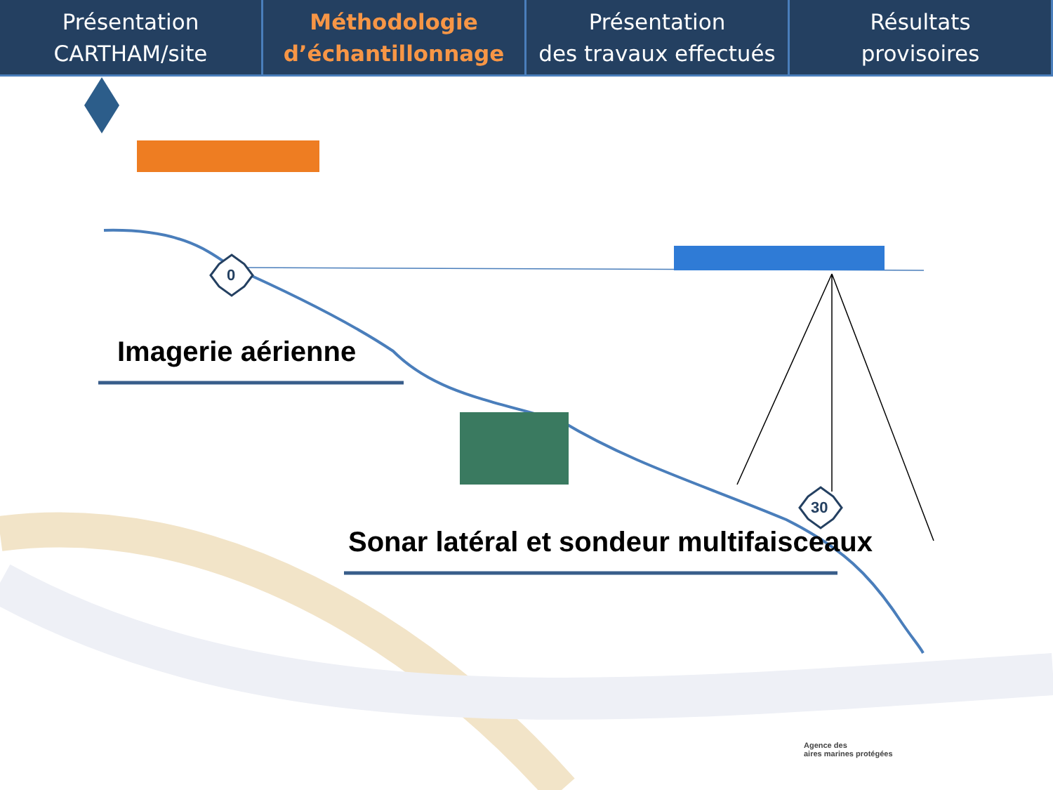Présentation
CARTHAM/site
Méthodologie
d’échantillonnage
Présentation
des travaux effectués
Résultats
provisoires
0
30
Imagerie aérienne
Sonar latéral et sondeur multifaisceaux
Agence des
aires marines protégées